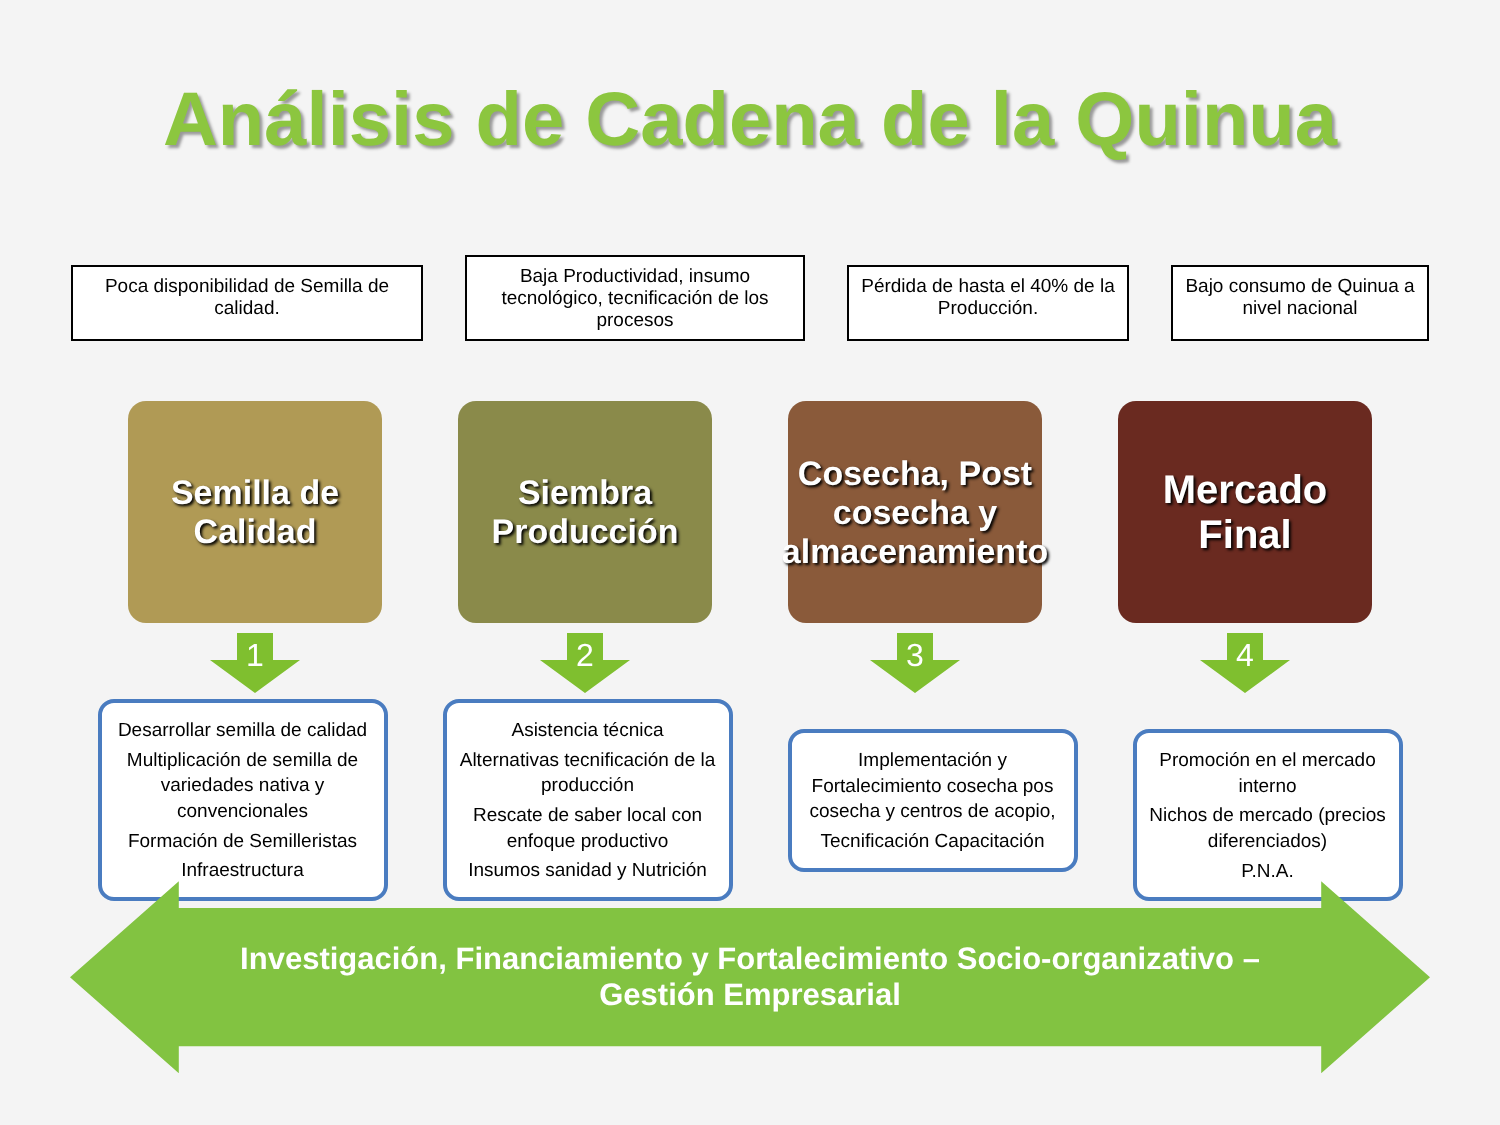Análisis de Cadena de la Quinua
Poca disponibilidad de Semilla de calidad.
Baja Productividad, insumo tecnológico, tecnificación de los procesos
Pérdida de hasta el 40% de la Producción.
Bajo consumo de Quinua a nivel nacional
Semilla de Calidad
Siembra Producción
Cosecha, Post cosecha y almacenamiento
Mercado Final
1 2 3 4
Desarrollar semilla de calidad
Multiplicación de semilla de variedades nativa y convencionales
Formación de Semilleristas
Infraestructura
Asistencia técnica
Alternativas tecnificación de la producción
Rescate de saber local con enfoque productivo
Insumos sanidad y Nutrición
Implementación y Fortalecimiento cosecha pos cosecha y centros de acopio,
Tecnificación Capacitación
Promoción en el mercado interno
Nichos de mercado (precios diferenciados)
P.N.A.
Investigación, Financiamiento y Fortalecimiento Socio-organizativo – Gestión Empresarial